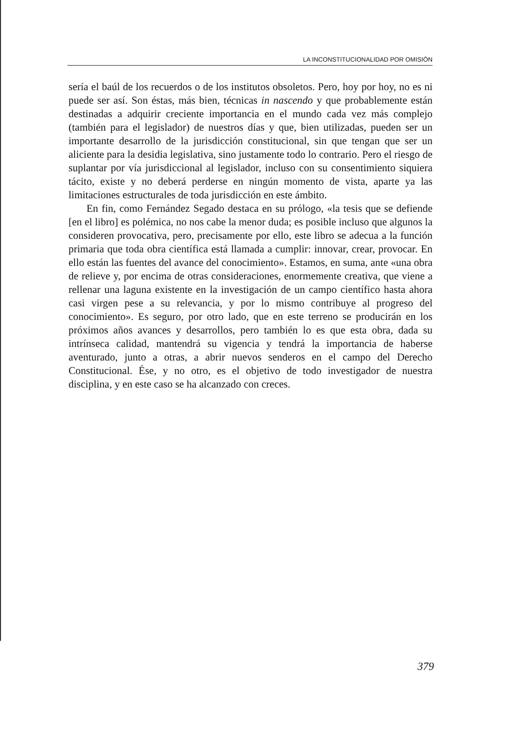LA INCONSTITUCIONALIDAD POR OMISIÓN
sería el baúl de los recuerdos o de los institutos obsoletos. Pero, hoy por hoy, no es ni puede ser así. Son éstas, más bien, técnicas in nascendo y que probablemente están destinadas a adquirir creciente importancia en el mundo cada vez más complejo (también para el legislador) de nuestros días y que, bien utilizadas, pueden ser un importante desarrollo de la jurisdicción constitucional, sin que tengan que ser un aliciente para la desidia legislativa, sino justamente todo lo contrario. Pero el riesgo de suplantar por vía jurisdiccional al legislador, incluso con su consentimiento siquiera tácito, existe y no deberá perderse en ningún momento de vista, aparte ya las limitaciones estructurales de toda jurisdicción en este ámbito.
En fin, como Fernández Segado destaca en su prólogo, «la tesis que se defiende [en el libro] es polémica, no nos cabe la menor duda; es posible incluso que algunos la consideren provocativa, pero, precisamente por ello, este libro se adecua a la función primaria que toda obra científica está llamada a cumplir: innovar, crear, provocar. En ello están las fuentes del avance del conocimiento». Estamos, en suma, ante «una obra de relieve y, por encima de otras consideraciones, enormemente creativa, que viene a rellenar una laguna existente en la investigación de un campo científico hasta ahora casi virgen pese a su relevancia, y por lo mismo contribuye al progreso del conocimiento». Es seguro, por otro lado, que en este terreno se producirán en los próximos años avances y desarrollos, pero también lo es que esta obra, dada su intrínseca calidad, mantendrá su vigencia y tendrá la importancia de haberse aventurado, junto a otras, a abrir nuevos senderos en el campo del Derecho Constitucional. Ése, y no otro, es el objetivo de todo investigador de nuestra disciplina, y en este caso se ha alcanzado con creces.
379